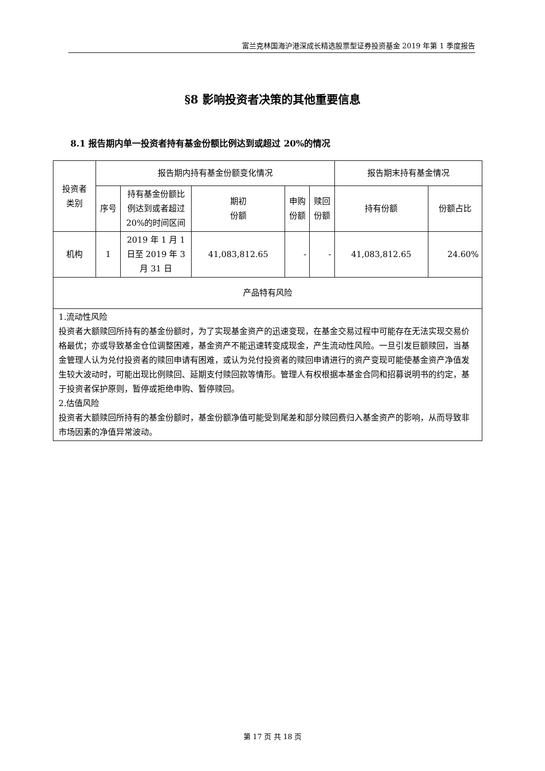富兰克林国海沪港深成长精选股票型证券投资基金 2019 年第 1 季度报告
§8 影响投资者决策的其他重要信息
8.1 报告期内单一投资者持有基金份额比例达到或超过 20%的情况
| 投资者 类别 | 报告期内持有基金份额变化情况 | | | | | 报告期末持有基金情况 | |
| --- | --- | --- | --- | --- | --- | --- | --- |
| | 序号 | 持有基金份额比例达到或者超过 20%的时间区间 | 期初 份额 | 申购 份额 | 赎回 份额 | 持有份额 | 份额占比 |
| 机构 | 1 | 2019 年 1 月 1 日至 2019 年 3 月 31 日 | 41,083,812.65 | - | - | 41,083,812.65 | 24.60% |
| 产品特有风险 | | | | | | | |
| 1.流动性风险 投资者大额赎回所持有的基金份额时，为了实现基金资产的迅速变现，在基金交易过程中可能存在无法实现交易价格最优；亦或导致基金仓位调整困难，基金资产不能迅速转变成现金，产生流动性风险。一旦引发巨额赎回，当基金管理人认为兑付投资者的赎回申请有困难，或认为兑付投资者的赎回申请进行的资产变现可能使基金资产净值发生较大波动时，可能出现比例赎回、延期支付赎回款等情形。管理人有权根据本基金合同和招募说明书的约定，基于投资者保护原则，暂停或拒绝申购、暂停赎回。 2.估值风险 投资者大额赎回所持有的基金份额时，基金份额净值可能受到尾差和部分赎回费归入基金资产的影响，从而导致非市场因素的净值异常波动。 | | | | | | | |
第 17 页 共 18 页